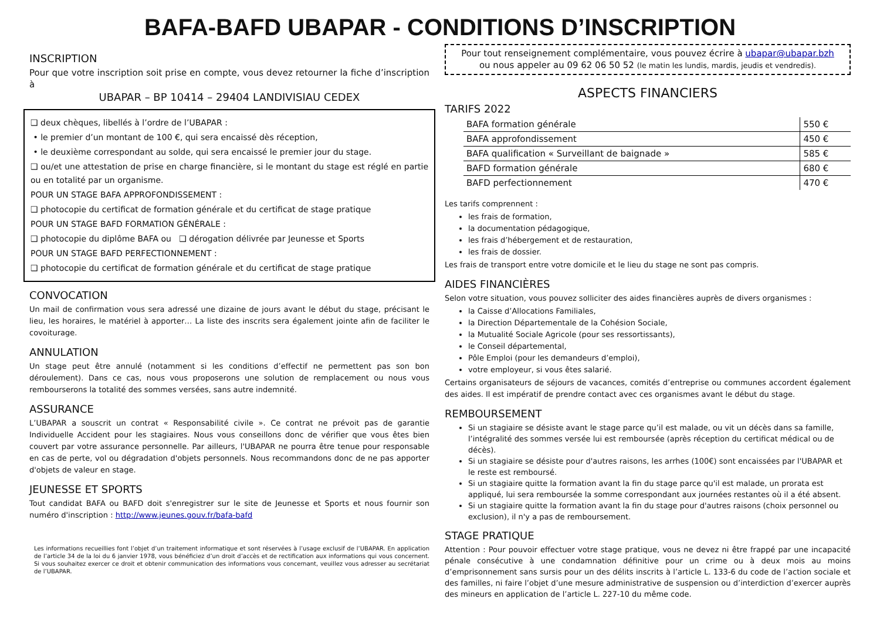BAFA-BAFD UBAPAR - CONDITIONS D’INSCRIPTION
INSCRIPTION
Pour que votre inscription soit prise en compte, vous devez retourner la fiche d’inscription à
UBAPAR – BP 10414 – 29404 LANDIVISIAU CEDEX
❑ deux chèques, libellés à l’ordre de l’UBAPAR :
• le premier d’un montant de 100 €, qui sera encaissé dès réception,
• le deuxième correspondant au solde, qui sera encaissé le premier jour du stage.
❑ ou/et une attestation de prise en charge financière, si le montant du stage est réglé en partie ou en totalité par un organisme.
POUR UN STAGE BAFA APPROFONDISSEMENT :
❑ photocopie du certificat de formation générale et du certificat de stage pratique
POUR UN STAGE BAFD FORMATION GÉNÉRALE :
❑ photocopie du diplôme BAFA ou ❑ dérogation délivrée par Jeunesse et Sports
POUR UN STAGE BAFD PERFECTIONNEMENT :
❑ photocopie du certificat de formation générale et du certificat de stage pratique
CONVOCATION
Un mail de confirmation vous sera adressé une dizaine de jours avant le début du stage, précisant le lieu, les horaires, le matériel à apporter… La liste des inscrits sera également jointe afin de faciliter le covoiturage.
ANNULATION
Un stage peut être annulé (notamment si les conditions d’effectif ne permettent pas son bon déroulement). Dans ce cas, nous vous proposerons une solution de remplacement ou nous vous rembourserons la totalité des sommes versées, sans autre indemnité.
ASSURANCE
L’UBAPAR a souscrit un contrat « Responsabilité civile ». Ce contrat ne prévoit pas de garantie Individuelle Accident pour les stagiaires. Nous vous conseillons donc de vérifier que vous êtes bien couvert par votre assurance personnelle. Par ailleurs, l'UBAPAR ne pourra être tenue pour responsable en cas de perte, vol ou dégradation d'objets personnels. Nous recommandons donc de ne pas apporter d'objets de valeur en stage.
JEUNESSE ET SPORTS
Tout candidat BAFA ou BAFD doit s'enregistrer sur le site de Jeunesse et Sports et nous fournir son numéro d'inscription : http://www.jeunes.gouv.fr/bafa-bafd
Les informations recueillies font l’objet d’un traitement informatique et sont réservées à l’usage exclusif de l’UBAPAR. En application de l’article 34 de la loi du 6 janvier 1978, vous bénéficiez d’un droit d’accès et de rectification aux informations qui vous concernent. Si vous souhaitez exercer ce droit et obtenir communication des informations vous concernant, veuillez vous adresser au secrétariat de l’UBAPAR.
Pour tout renseignement complémentaire, vous pouvez écrire à ubapar@ubapar.bzh
ou nous appeler au 09 62 06 50 52 (le matin les lundis, mardis, jeudis et vendredis).
ASPECTS FINANCIERS
TARIFS 2022
| BAFA formation générale | 550 € |
| BAFA approfondissement | 450 € |
| BAFA qualification « Surveillant de baignade » | 585 € |
| BAFD formation générale | 680 € |
| BAFD perfectionnement | 470 € |
Les tarifs comprennent :
les frais de formation,
la documentation pédagogique,
les frais d’hébergement et de restauration,
les frais de dossier.
Les frais de transport entre votre domicile et le lieu du stage ne sont pas compris.
AIDES FINANCIÈRES
Selon votre situation, vous pouvez solliciter des aides financières auprès de divers organismes :
la Caisse d’Allocations Familiales,
la Direction Départementale de la Cohésion Sociale,
la Mutualité Sociale Agricole (pour ses ressortissants),
le Conseil départemental,
Pôle Emploi (pour les demandeurs d’emploi),
votre employeur, si vous êtes salarié.
Certains organisateurs de séjours de vacances, comités d’entreprise ou communes accordent également des aides. Il est impératif de prendre contact avec ces organismes avant le début du stage.
REMBOURSEMENT
Si un stagiaire se désiste avant le stage parce qu’il est malade, ou vit un décès dans sa famille, l’intégralité des sommes versée lui est remboursée (après réception du certificat médical ou de décès).
Si un stagiaire se désiste pour d'autres raisons, les arrhes (100€) sont encaissées par l'UBAPAR et le reste est remboursé.
Si un stagiaire quitte la formation avant la fin du stage parce qu'il est malade, un prorata est appliqué, lui sera remboursée la somme correspondant aux journées restantes où il a été absent.
Si un stagiaire quitte la formation avant la fin du stage pour d'autres raisons (choix personnel ou exclusion), il n'y a pas de remboursement.
STAGE PRATIQUE
Attention : Pour pouvoir effectuer votre stage pratique, vous ne devez ni être frappé par une incapacité pénale consécutive à une condamnation définitive pour un crime ou à deux mois au moins d’emprisonnement sans sursis pour un des délits inscrits à l’article L. 133-6 du code de l’action sociale et des familles, ni faire l’objet d’une mesure administrative de suspension ou d’interdiction d’exercer auprès des mineurs en application de l’article L. 227-10 du même code.